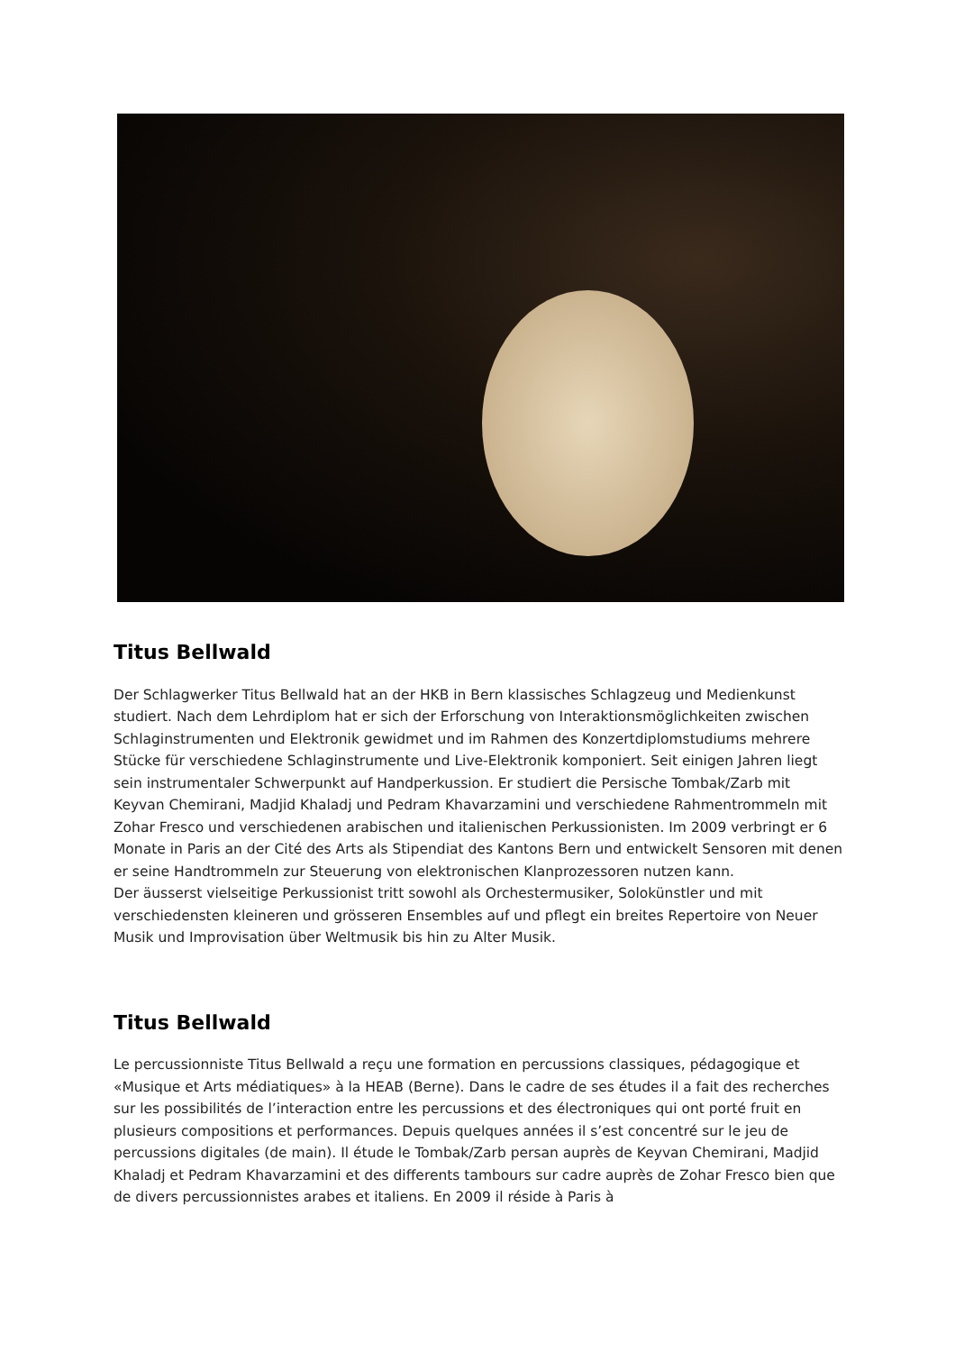Titus Bellwald
Der Schlagwerker Titus Bellwald hat an der HKB in Bern klassisches Schlagzeug und Medienkunst studiert. Nach dem Lehrdiplom hat er sich der Erforschung von Interaktionsmöglichkeiten zwischen Schlaginstrumenten und Elektronik gewidmet und im Rahmen des Konzertdiplomstudiums mehrere Stücke für verschiedene Schlaginstrumente und Live-Elektronik komponiert. Seit einigen Jahren liegt sein instrumentaler Schwerpunkt auf Handperkussion. Er studiert die Persische Tombak/Zarb mit Keyvan Chemirani, Madjid Khaladj und Pedram Khavarzamini und verschiedene Rahmentrommeln mit Zohar Fresco und verschiedenen arabischen und italienischen Perkussionisten. Im 2009 verbringt er 6 Monate in Paris an der Cité des Arts als Stipendiat des Kantons Bern und entwickelt Sensoren mit denen er seine Handtrommeln zur Steuerung von elektronischen Klanprozessoren nutzen kann.
Der äusserst vielseitige Perkussionist tritt sowohl als Orchestermusiker, Solokünstler und mit verschiedensten kleineren und grösseren Ensembles auf und pflegt ein breites Repertoire von Neuer Musik und Improvisation über Weltmusik bis hin zu Alter Musik.
Titus Bellwald
Le percussionniste Titus Bellwald a reçu une formation en percussions classiques, pédagogique et «Musique et Arts médiatiques» à la HEAB (Berne). Dans le cadre de ses études il a fait des recherches sur les possibilités de l’interaction entre les percussions et des électroniques qui ont porté fruit en plusieurs compositions et performances. Depuis quelques années il s’est concentré sur le jeu de percussions digitales (de main). Il étude le Tombak/Zarb persan auprès de Keyvan Chemirani, Madjid Khaladj et Pedram Khavarzamini et des differents tambours sur cadre auprès de Zohar Fresco bien que de divers percussionnistes arabes et italiens. En 2009 il réside à Paris à